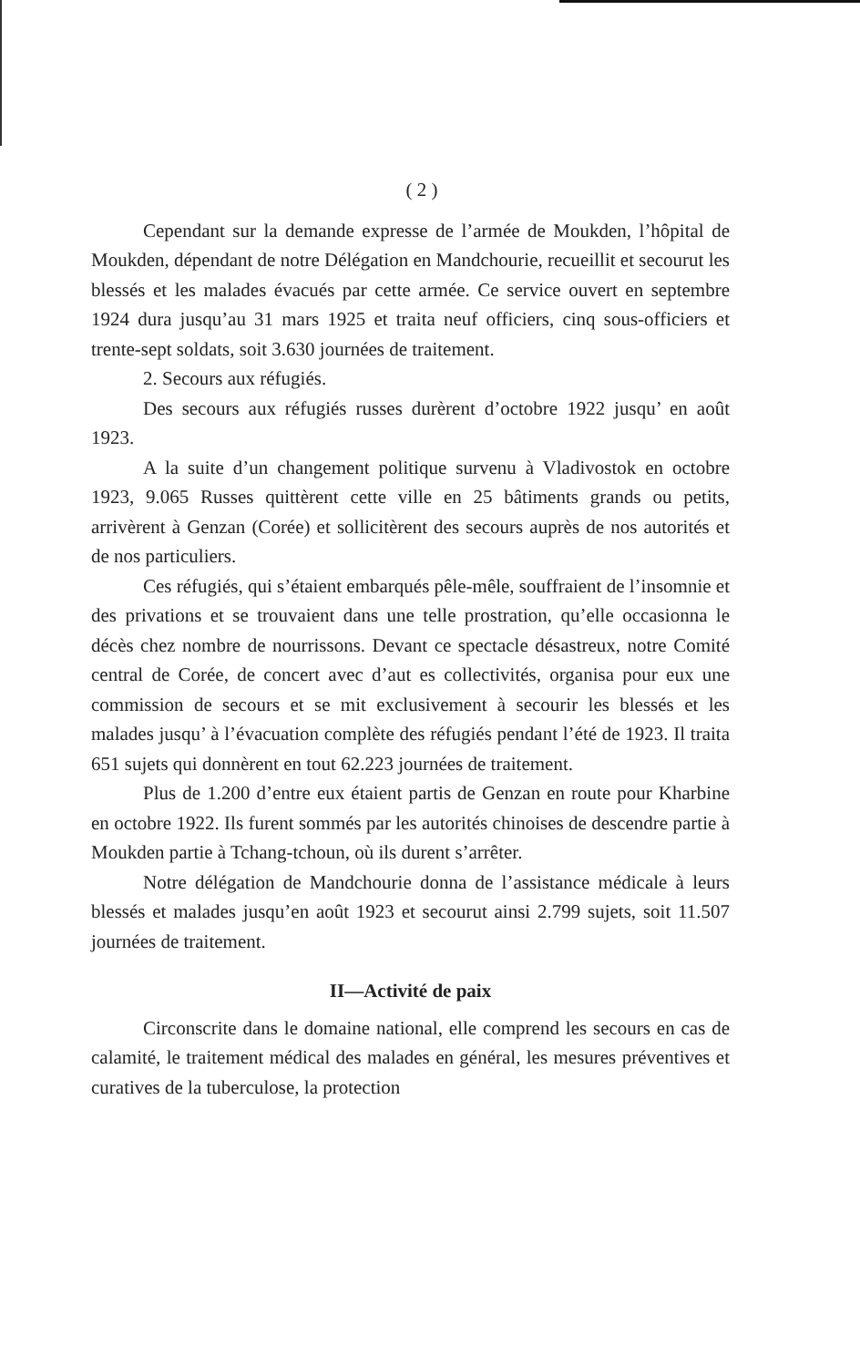( 2 )
Cependant sur la demande expresse de l’armée de Moukden, l’hôpital de Moukden, dépendant de notre Délégation en Mandchourie, recueillit et secourut les blessés et les malades évacués par cette armée. Ce service ouvert en septembre 1924 dura jusqu’au 31 mars 1925 et traita neuf officiers, cinq sous-officiers et trente-sept soldats, soit 3.630 journées de traitement.
2. Secours aux réfugiés.
Des secours aux réfugiés russes durèrent d’octobre 1922 jusqu’ en août 1923.
A la suite d’un changement politique survenu à Vladivostok en octobre 1923, 9.065 Russes quittèrent cette ville en 25 bâtiments grands ou petits, arrivèrent à Genzan (Corée) et sollicitèrent des secours auprès de nos autorités et de nos particuliers.
Ces réfugiés, qui s’étaient embarqués pêle-mêle, souffraient de l’insomnie et des privations et se trouvaient dans une telle prostration, qu’elle occasionna le décès chez nombre de nourrissons. Devant ce spectacle désastreux, notre Comité central de Corée, de concert avec d’aut es collectivités, organisa pour eux une commission de secours et se mit exclusivement à secourir les blessés et les malades jusqu’ à l’évacuation complète des réfugiés pendant l’été de 1923. Il traita 651 sujets qui donnèrent en tout 62.223 journées de traitement.
Plus de 1.200 d’entre eux étaient partis de Genzan en route pour Kharbine en octobre 1922. Ils furent sommés par les autorités chinoises de descendre partie à Moukden partie à Tchang-tchoun, où ils durent s’arrêter.
Notre délégation de Mandchourie donna de l’assistance médicale à leurs blessés et malades jusqu’en août 1923 et secourut ainsi 2.799 sujets, soit 11.507 journées de traitement.
II—Activité de paix
Circonscrite dans le domaine national, elle comprend les secours en cas de calamité, le traitement médical des malades en général, les mesures préventives et curatives de la tuberculose, la protection